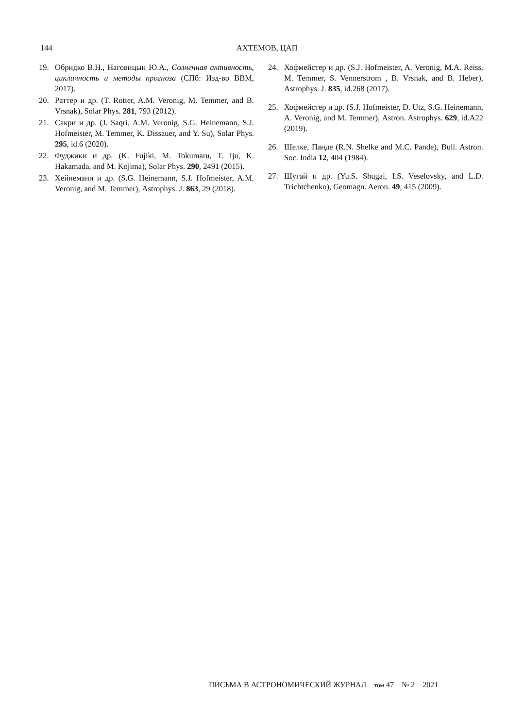144 АХТЕМОВ, ЦАП
19. Обридко В.Н., Наговицын Ю.А., Солнечная активность, цикличность и методы прогноза (СПб: Изд-во ВВМ, 2017).
20. Раттер и др. (T. Rotter, A.M. Veronig, M. Temmer, and B. Vrsnak), Solar Phys. 281, 793 (2012).
21. Сакри и др. (J. Saqri, A.M. Veronig, S.G. Heinemann, S.J. Hofmeister, M. Temmer, K. Dissauer, and Y. Su), Solar Phys. 295, id.6 (2020).
22. Фуджики и др. (K. Fujiki, M. Tokumaru, T. Iju, K. Hakamada, and M. Kojima), Solar Phys. 290, 2491 (2015).
23. Хейнеманн и др. (S.G. Heinemann, S.J. Hofmeister, A.M. Veronig, and M. Temmer), Astrophys. J. 863, 29 (2018).
24. Хофмейстер и др. (S.J. Hofmeister, A. Veronig, M.A. Reiss, M. Temmer, S. Vennerstrom , B. Vrsnak, and B. Heber), Astrophys. J. 835, id.268 (2017).
25. Хофмейстер и др. (S.J. Hofmeister, D. Utz, S.G. Heinemann, A. Veronig, and M. Temmer), Astron. Astrophys. 629, id.A22 (2019).
26. Шелке, Панде (R.N. Shelke and M.C. Pande), Bull. Astron. Soc. India 12, 404 (1984).
27. Шугай и др. (Yu.S. Shugai, I.S. Veselovsky, and L.D. Trichtchenko), Geomagn. Aeron. 49, 415 (2009).
ПИСЬМА В АСТРОНОМИЧЕСКИЙ ЖУРНАЛ том 47 № 2 2021